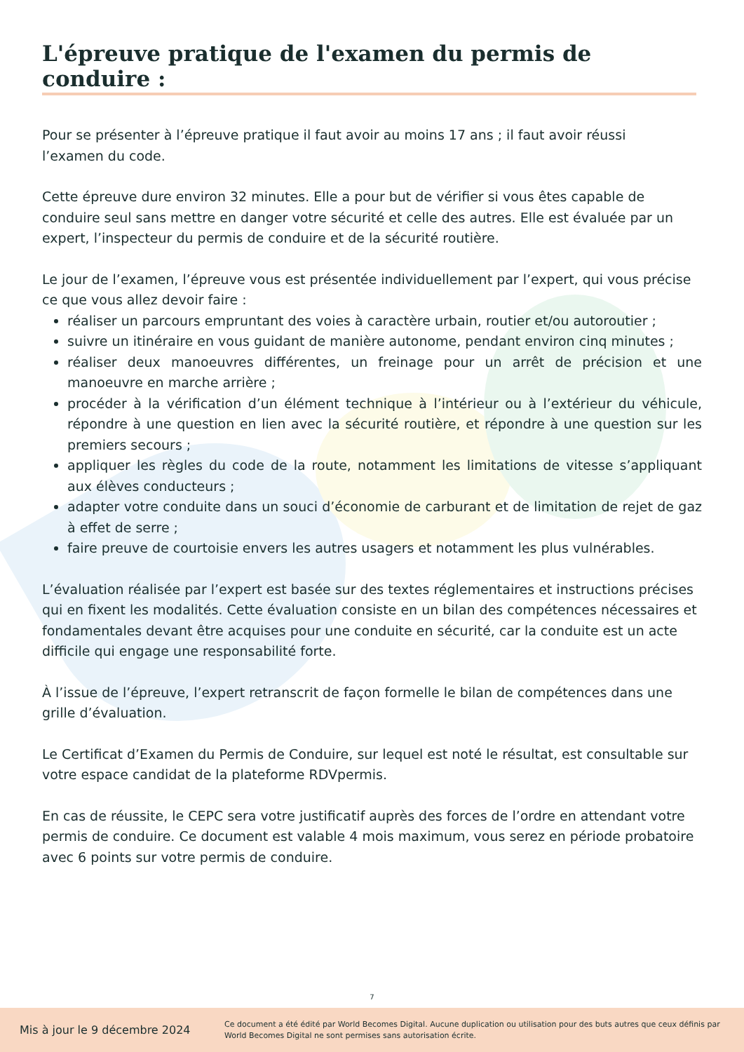L'épreuve pratique de l'examen du permis de conduire :
Pour se présenter à l’épreuve pratique il faut avoir au moins 17 ans ; il faut avoir réussi
l’examen du code.
Cette épreuve dure environ 32 minutes. Elle a pour but de vérifier si vous êtes capable de conduire seul sans mettre en danger votre sécurité et celle des autres. Elle est évaluée par un expert, l’inspecteur du permis de conduire et de la sécurité routière.
Le jour de l’examen, l’épreuve vous est présentée individuellement par l’expert, qui vous précise ce que vous allez devoir faire :
réaliser un parcours empruntant des voies à caractère urbain, routier et/ou autoroutier ;
suivre un itinéraire en vous guidant de manière autonome, pendant environ cinq minutes ;
réaliser deux manoeuvres différentes, un freinage pour un arrêt de précision et une manoeuvre en marche arrière ;
procéder à la vérification d’un élément technique à l’intérieur ou à l’extérieur du véhicule, répondre à une question en lien avec la sécurité routière, et répondre à une question sur les premiers secours ;
appliquer les règles du code de la route, notamment les limitations de vitesse s’appliquant aux élèves conducteurs ;
adapter votre conduite dans un souci d’économie de carburant et de limitation de rejet de gaz à effet de serre ;
faire preuve de courtoisie envers les autres usagers et notamment les plus vulnérables.
L’évaluation réalisée par l’expert est basée sur des textes réglementaires et instructions précises qui en fixent les modalités. Cette évaluation consiste en un bilan des compétences nécessaires et fondamentales devant être acquises pour une conduite en sécurité, car la conduite est un acte difficile qui engage une responsabilité forte.
À l’issue de l’épreuve, l’expert retranscrit de façon formelle le bilan de compétences dans une grille d’évaluation.
Le Certificat d’Examen du Permis de Conduire, sur lequel est noté le résultat, est consultable sur votre espace candidat de la plateforme RDVpermis.
En cas de réussite, le CEPC sera votre justificatif auprès des forces de l’ordre en attendant votre permis de conduire. Ce document est valable 4 mois maximum, vous serez en période probatoire avec 6 points sur votre permis de conduire.
7
Mis à jour le 9 décembre 2024
Ce document a été édité par World Becomes Digital. Aucune duplication ou utilisation pour des buts autres que ceux définis par World Becomes Digital ne sont permises sans autorisation écrite.